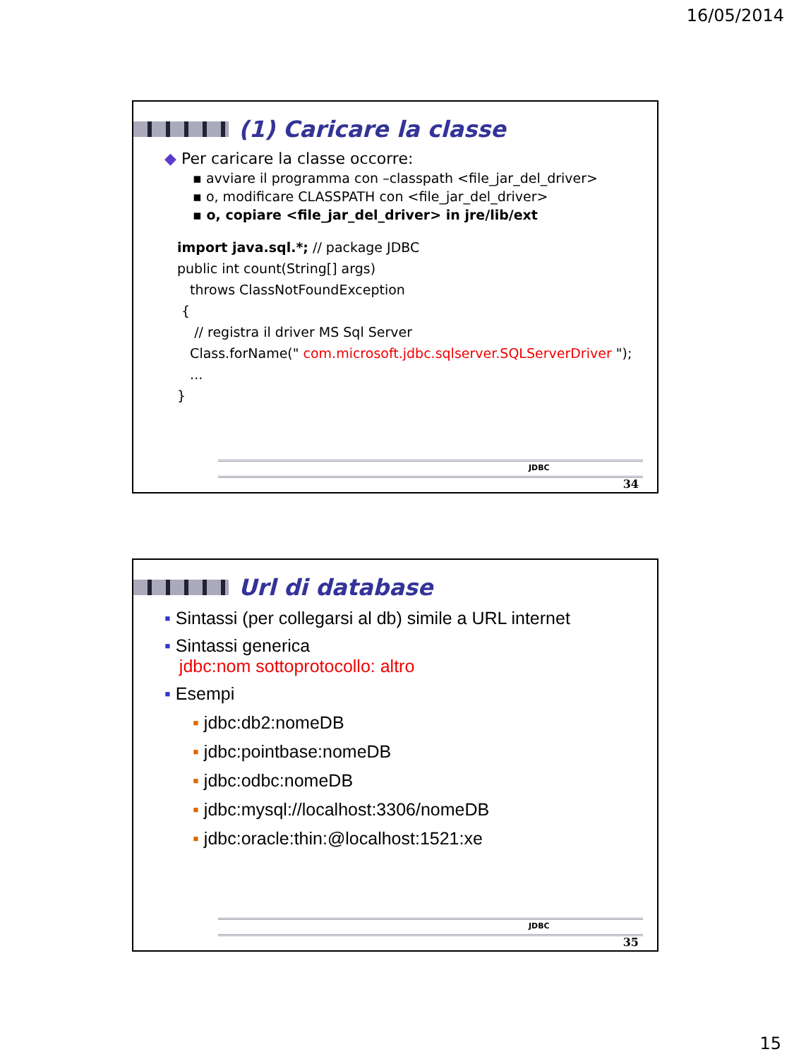16/05/2014
(1) Caricare la classe
◆ Per caricare la classe occorre:
▪ avviare il programma con –classpath <file_jar_del_driver>
▪ o, modificare CLASSPATH con <file_jar_del_driver>
▪ o, copiare <file_jar_del_driver> in jre/lib/ext
import java.sql.*; // package JDBC
public int count(String[] args)
throws ClassNotFoundException
{
// registra il driver MS Sql Server
Class.forName(" com.microsoft.jdbc.sqlserver.SQLServerDriver ");
...
}
JDBC
34
Url di database
▪ Sintassi (per collegarsi al db) simile a URL internet
▪ Sintassi generica
jdbc:nom sottoprotocollo: altro
▪ Esempi
▪ jdbc:db2:nomeDB
▪ jdbc:pointbase:nomeDB
▪ jdbc:odbc:nomeDB
▪ jdbc:mysql://localhost:3306/nomeDB
▪ jdbc:oracle:thin:@localhost:1521:xe
JDBC
35
15